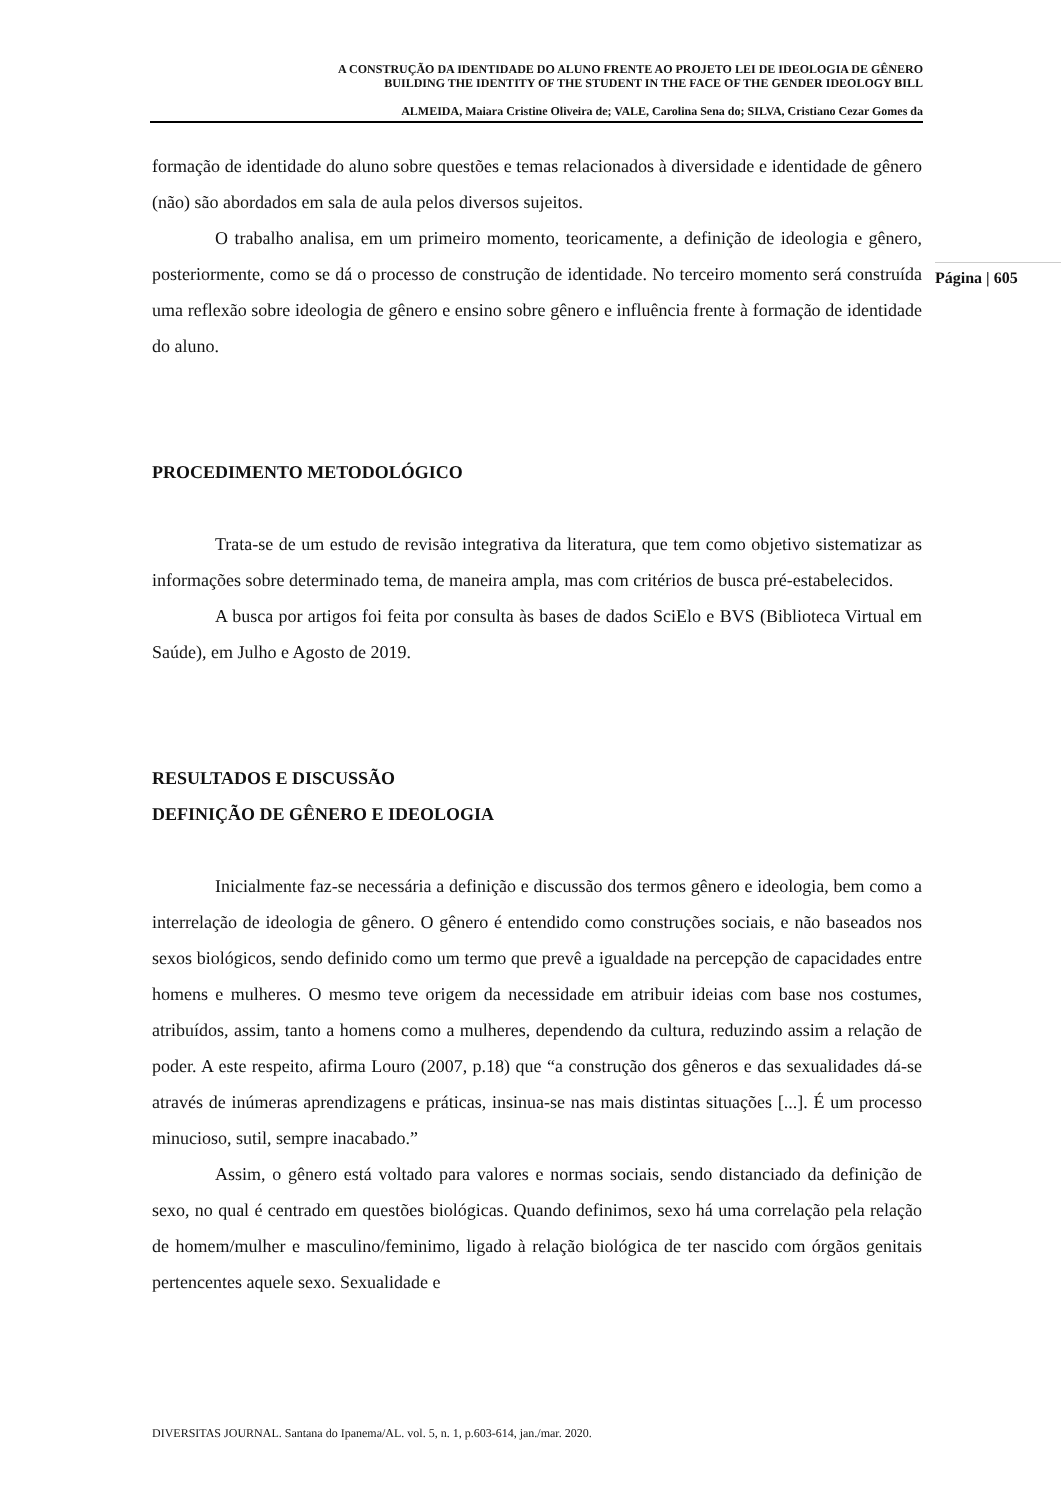A CONSTRUÇÃO DA IDENTIDADE DO ALUNO FRENTE AO PROJETO LEI DE IDEOLOGIA DE GÊNERO
BUILDING THE IDENTITY OF THE STUDENT IN THE FACE OF THE GENDER IDEOLOGY BILL
ALMEIDA, Maiara Cristine Oliveira de; VALE, Carolina Sena do; SILVA, Cristiano Cezar Gomes da
Página | 605
formação de identidade do aluno sobre questões e temas relacionados à diversidade e identidade de gênero (não) são abordados em sala de aula pelos diversos sujeitos.
O trabalho analisa, em um primeiro momento, teoricamente, a definição de ideologia e gênero, posteriormente, como se dá o processo de construção de identidade. No terceiro momento será construída uma reflexão sobre ideologia de gênero e ensino sobre gênero e influência frente à formação de identidade do aluno.
PROCEDIMENTO METODOLÓGICO
Trata-se de um estudo de revisão integrativa da literatura, que tem como objetivo sistematizar as informações sobre determinado tema, de maneira ampla, mas com critérios de busca pré-estabelecidos.
A busca por artigos foi feita por consulta às bases de dados SciElo e BVS (Biblioteca Virtual em Saúde), em Julho e Agosto de 2019.
RESULTADOS E DISCUSSÃO
DEFINIÇÃO DE GÊNERO E IDEOLOGIA
Inicialmente faz-se necessária a definição e discussão dos termos gênero e ideologia, bem como a interrelação de ideologia de gênero. O gênero é entendido como construções sociais, e não baseados nos sexos biológicos, sendo definido como um termo que prevê a igualdade na percepção de capacidades entre homens e mulheres. O mesmo teve origem da necessidade em atribuir ideias com base nos costumes, atribuídos, assim, tanto a homens como a mulheres, dependendo da cultura, reduzindo assim a relação de poder. A este respeito, afirma Louro (2007, p.18) que “a construção dos gêneros e das sexualidades dá-se através de inúmeras aprendizagens e práticas, insinua-se nas mais distintas situações [...]. É um processo minucioso, sutil, sempre inacabado.”
Assim, o gênero está voltado para valores e normas sociais, sendo distanciado da definição de sexo, no qual é centrado em questões biológicas. Quando definimos, sexo há uma correlação pela relação de homem/mulher e masculino/feminimo, ligado à relação biológica de ter nascido com órgãos genitais pertencentes aquele sexo. Sexualidade e
DIVERSITAS JOURNAL. Santana do Ipanema/AL. vol. 5, n. 1, p.603-614, jan./mar. 2020.